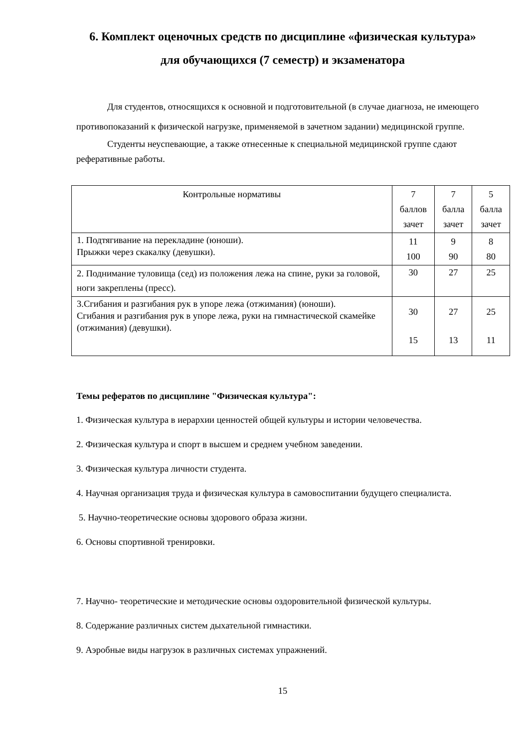6. Комплект оценочных средств по дисциплине «физическая культура»
для обучающихся (7 семестр) и экзаменатора
Для студентов, относящихся к основной и подготовительной (в случае диагноза, не имеющего противопоказаний к физической нагрузке, применяемой в зачетном задании) медицинской группе.
Студенты неуспевающие, а также отнесенные к специальной медицинской группе сдают реферативные работы.
| Контрольные нормативы | 7 баллов зачет | 7 балла зачет | 5 балла зачет |
| 1. Подтягивание на перекладине (юноши). Прыжки через скакалку (девушки). | 11 100 | 9 90 | 8 80 |
| 2. Поднимание туловища (сед) из положения лежа на спине, руки за головой, ноги закреплены (пресс). | 30 | 27 | 25 |
| 3.Сгибания и разгибания рук в упоре лежа (отжимания) (юноши). Сгибания и разгибания рук в упоре лежа, руки на гимнастической скамейке (отжимания) (девушки). | 30 15 | 27 13 | 25 11 |
Темы рефератов по дисциплине "Физическая культура":
1. Физическая культура в иерархии ценностей общей культуры и истории человечества.
2. Физическая культура и спорт в высшем и среднем учебном заведении.
3. Физическая культура личности студента.
4. Научная организация труда и физическая культура в самовоспитании будущего специалиста.
5. Научно-теоретические основы здорового образа жизни.
6. Основы спортивной тренировки.
7. Научно- теоретические и методические основы оздоровительной физической культуры.
8. Содержание различных систем дыхательной гимнастики.
9. Аэробные виды нагрузок в различных системах упражнений.
15